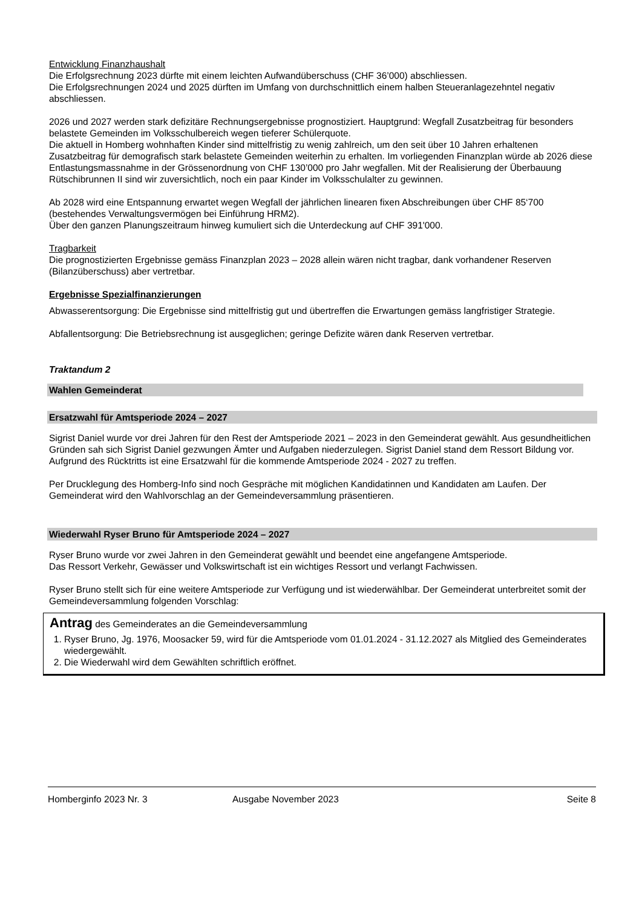Entwicklung Finanzhaushalt
Die Erfolgsrechnung 2023 dürfte mit einem leichten Aufwandüberschuss (CHF 36’000) abschliessen.
Die Erfolgsrechnungen 2024 und 2025 dürften im Umfang von durchschnittlich einem halben Steueranlagezehntel negativ abschliessen.
2026 und 2027 werden stark defizitäre Rechnungsergebnisse prognostiziert. Hauptgrund: Wegfall Zusatzbeitrag für besonders belastete Gemeinden im Volksschulbereich wegen tieferer Schülerquote.
Die aktuell in Homberg wohnhaften Kinder sind mittelfristig zu wenig zahlreich, um den seit über 10 Jahren erhaltenen Zusatzbeitrag für demografisch stark belastete Gemeinden weiterhin zu erhalten. Im vorliegenden Finanzplan würde ab 2026 diese Entlastungsmassnahme in der Grössenordnung von CHF 130’000 pro Jahr wegfallen. Mit der Realisierung der Überbauung Rütschibrunnen II sind wir zuversichtlich, noch ein paar Kinder im Volksschulalter zu gewinnen.
Ab 2028 wird eine Entspannung erwartet wegen Wegfall der jährlichen linearen fixen Abschreibungen über CHF 85‘700 (bestehendes Verwaltungsvermögen bei Einführung HRM2).
Über den ganzen Planungszeitraum hinweg kumuliert sich die Unterdeckung auf CHF 391'000.
Tragbarkeit
Die prognostizierten Ergebnisse gemäss Finanzplan 2023 – 2028 allein wären nicht tragbar, dank vorhandener Reserven (Bilanzüberschuss) aber vertretbar.
Ergebnisse Spezialfinanzierungen
Abwasserentsorgung: Die Ergebnisse sind mittelfristig gut und übertreffen die Erwartungen gemäss langfristiger Strategie.
Abfallentsorgung: Die Betriebsrechnung ist ausgeglichen; geringe Defizite wären dank Reserven vertretbar.
Traktandum 2
Wahlen Gemeinderat
Ersatzwahl für Amtsperiode 2024 – 2027
Sigrist Daniel wurde vor drei Jahren für den Rest der Amtsperiode 2021 – 2023 in den Gemeinderat gewählt. Aus gesundheitlichen Gründen sah sich Sigrist Daniel gezwungen Ämter und Aufgaben niederzulegen. Sigrist Daniel stand dem Ressort Bildung vor.
Aufgrund des Rücktritts ist eine Ersatzwahl für die kommende Amtsperiode 2024 - 2027 zu treffen.
Per Drucklegung des Homberg-Info sind noch Gespräche mit möglichen Kandidatinnen und Kandidaten am Laufen. Der Gemeinderat wird den Wahlvorschlag an der Gemeindeversammlung präsentieren.
Wiederwahl Ryser Bruno für Amtsperiode 2024 – 2027
Ryser Bruno wurde vor zwei Jahren in den Gemeinderat gewählt und beendet eine angefangene Amtsperiode.
Das Ressort Verkehr, Gewässer und Volkswirtschaft ist ein wichtiges Ressort und verlangt Fachwissen.
Ryser Bruno stellt sich für eine weitere Amtsperiode zur Verfügung und ist wiederwählbar. Der Gemeinderat unterbreitet somit der Gemeindeversammlung folgenden Vorschlag:
Antrag des Gemeinderates an die Gemeindeversammlung
1. Ryser Bruno, Jg. 1976, Moosacker 59, wird für die Amtsperiode vom 01.01.2024 - 31.12.2027 als Mitglied des Gemeinderates wiedergewählt.
2. Die Wiederwahl wird dem Gewählten schriftlich eröffnet.
Homberginfo 2023 Nr. 3 Ausgabe November 2023 Seite 8